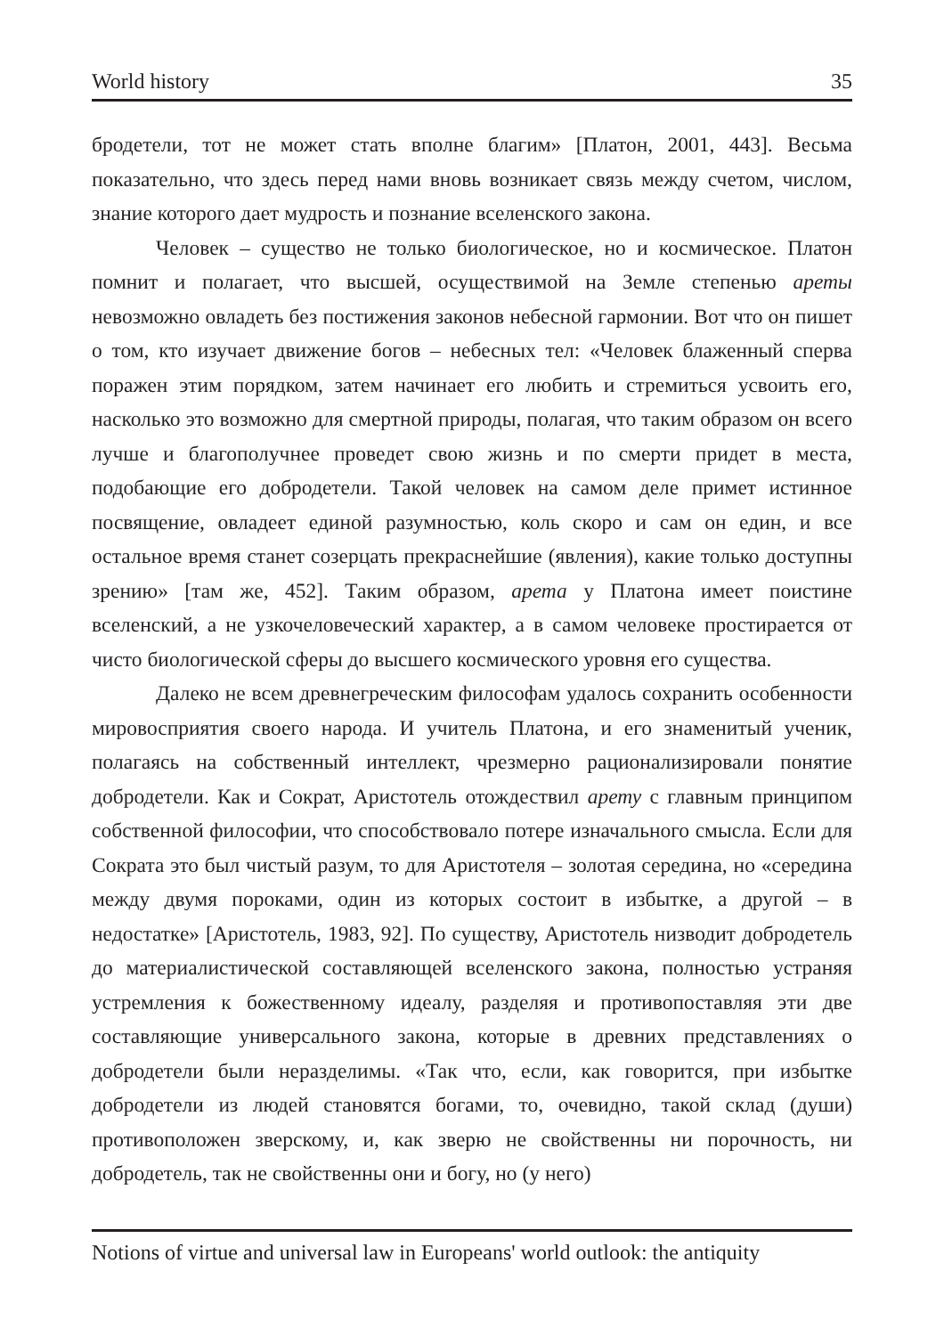World history 35
бродетели, тот не может стать вполне благим» [Платон, 2001, 443]. Весьма показательно, что здесь перед нами вновь возникает связь между счетом, числом, знание которого дает мудрость и познание вселенского закона.
Человек – существо не только биологическое, но и космическое. Платон помнит и полагает, что высшей, осуществимой на Земле степенью ареты невозможно овладеть без постижения законов небесной гармонии. Вот что он пишет о том, кто изучает движение богов – небесных тел: «Человек блаженный сперва поражен этим порядком, затем начинает его любить и стремиться усвоить его, насколько это возможно для смертной природы, полагая, что таким образом он всего лучше и благополучнее проведет свою жизнь и по смерти придет в места, подобающие его добродетели. Такой человек на самом деле примет истинное посвящение, овладеет единой разумностью, коль скоро и сам он един, и все остальное время станет созерцать прекраснейшие (явления), какие только доступны зрению» [там же, 452]. Таким образом, арета у Платона имеет поистине вселенский, а не узкочеловеческий характер, а в самом человеке простирается от чисто биологической сферы до высшего космического уровня его существа.
Далеко не всем древнегреческим философам удалось сохранить особенности мировосприятия своего народа. И учитель Платона, и его знаменитый ученик, полагаясь на собственный интеллект, чрезмерно рационализировали понятие добродетели. Как и Сократ, Аристотель отождествил арету с главным принципом собственной философии, что способствовало потере изначального смысла. Если для Сократа это был чистый разум, то для Аристотеля – золотая середина, но «середина между двумя пороками, один из которых состоит в избытке, а другой – в недостатке» [Аристотель, 1983, 92]. По существу, Аристотель низводит добродетель до материалистической составляющей вселенского закона, полностью устраняя устремления к божественному идеалу, разделяя и противопоставляя эти две составляющие универсального закона, которые в древних представлениях о добродетели были неразделимы. «Так что, если, как говорится, при избытке добродетели из людей становятся богами, то, очевидно, такой склад (души) противоположен зверскому, и, как зверю не свойственны ни порочность, ни добродетель, так не свойственны они и богу, но (у него)
Notions of virtue and universal law in Europeans' world outlook: the antiquity